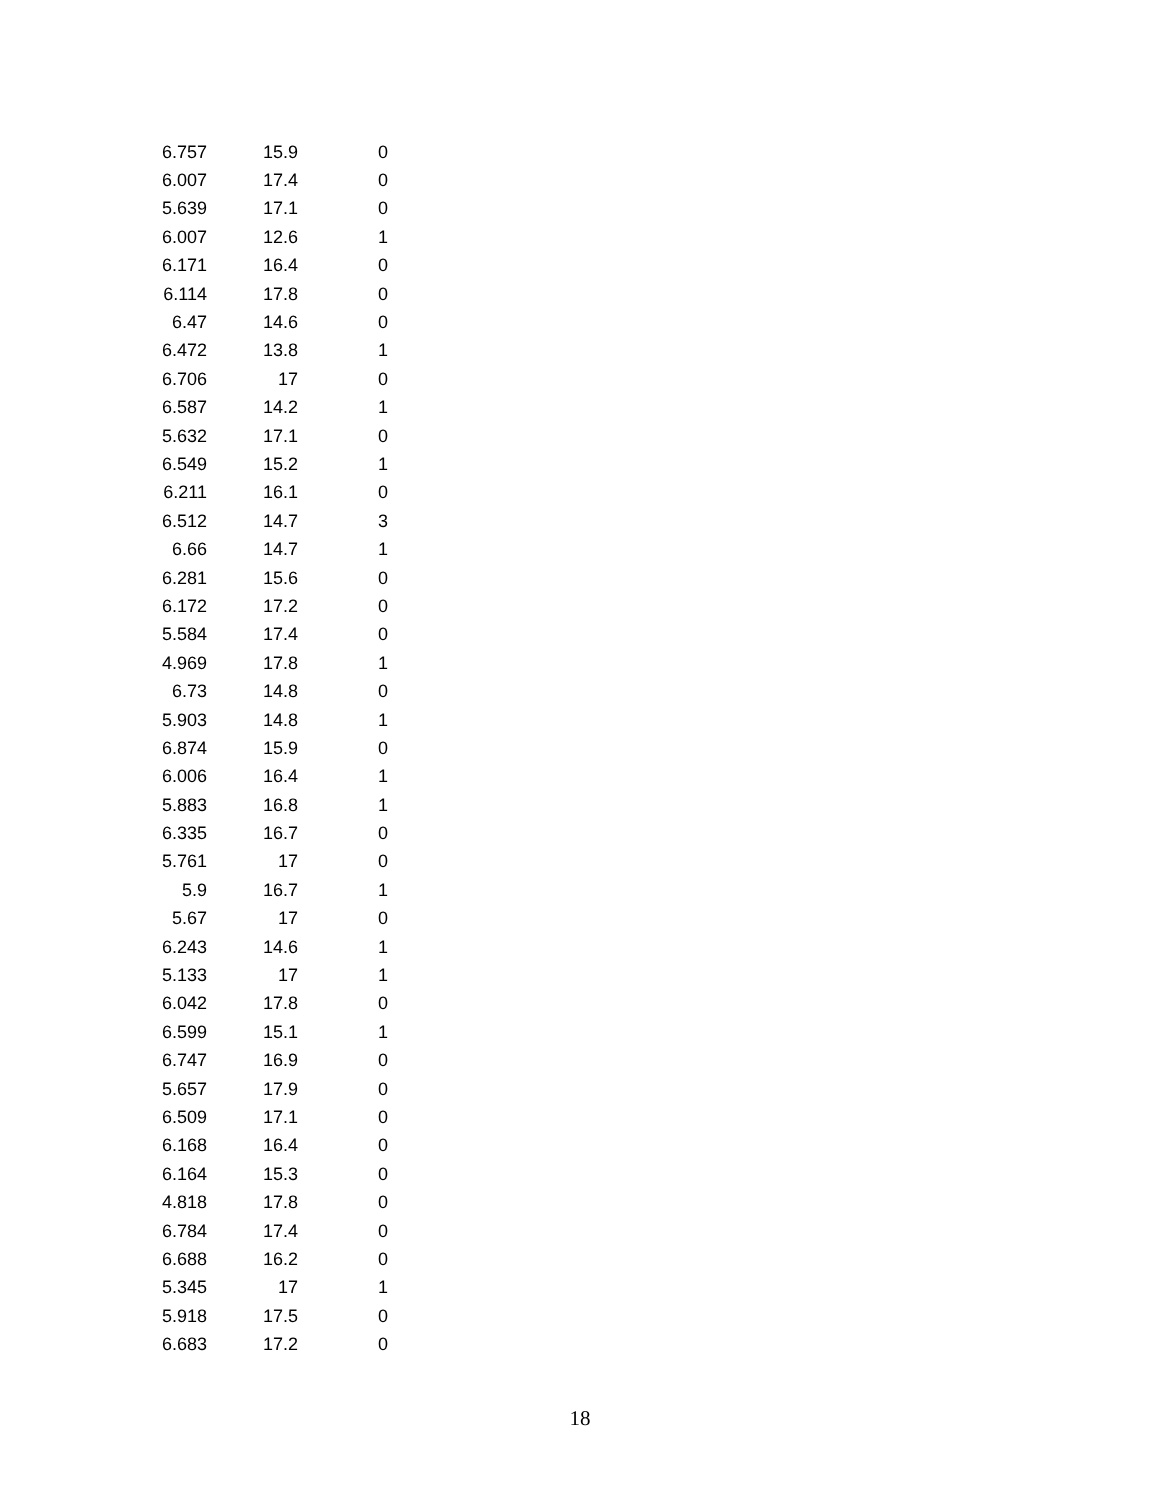| 6.757 | 15.9 | 0 |
| 6.007 | 17.4 | 0 |
| 5.639 | 17.1 | 0 |
| 6.007 | 12.6 | 1 |
| 6.171 | 16.4 | 0 |
| 6.114 | 17.8 | 0 |
| 6.47 | 14.6 | 0 |
| 6.472 | 13.8 | 1 |
| 6.706 | 17 | 0 |
| 6.587 | 14.2 | 1 |
| 5.632 | 17.1 | 0 |
| 6.549 | 15.2 | 1 |
| 6.211 | 16.1 | 0 |
| 6.512 | 14.7 | 3 |
| 6.66 | 14.7 | 1 |
| 6.281 | 15.6 | 0 |
| 6.172 | 17.2 | 0 |
| 5.584 | 17.4 | 0 |
| 4.969 | 17.8 | 1 |
| 6.73 | 14.8 | 0 |
| 5.903 | 14.8 | 1 |
| 6.874 | 15.9 | 0 |
| 6.006 | 16.4 | 1 |
| 5.883 | 16.8 | 1 |
| 6.335 | 16.7 | 0 |
| 5.761 | 17 | 0 |
| 5.9 | 16.7 | 1 |
| 5.67 | 17 | 0 |
| 6.243 | 14.6 | 1 |
| 5.133 | 17 | 1 |
| 6.042 | 17.8 | 0 |
| 6.599 | 15.1 | 1 |
| 6.747 | 16.9 | 0 |
| 5.657 | 17.9 | 0 |
| 6.509 | 17.1 | 0 |
| 6.168 | 16.4 | 0 |
| 6.164 | 15.3 | 0 |
| 4.818 | 17.8 | 0 |
| 6.784 | 17.4 | 0 |
| 6.688 | 16.2 | 0 |
| 5.345 | 17 | 1 |
| 5.918 | 17.5 | 0 |
| 6.683 | 17.2 | 0 |
18